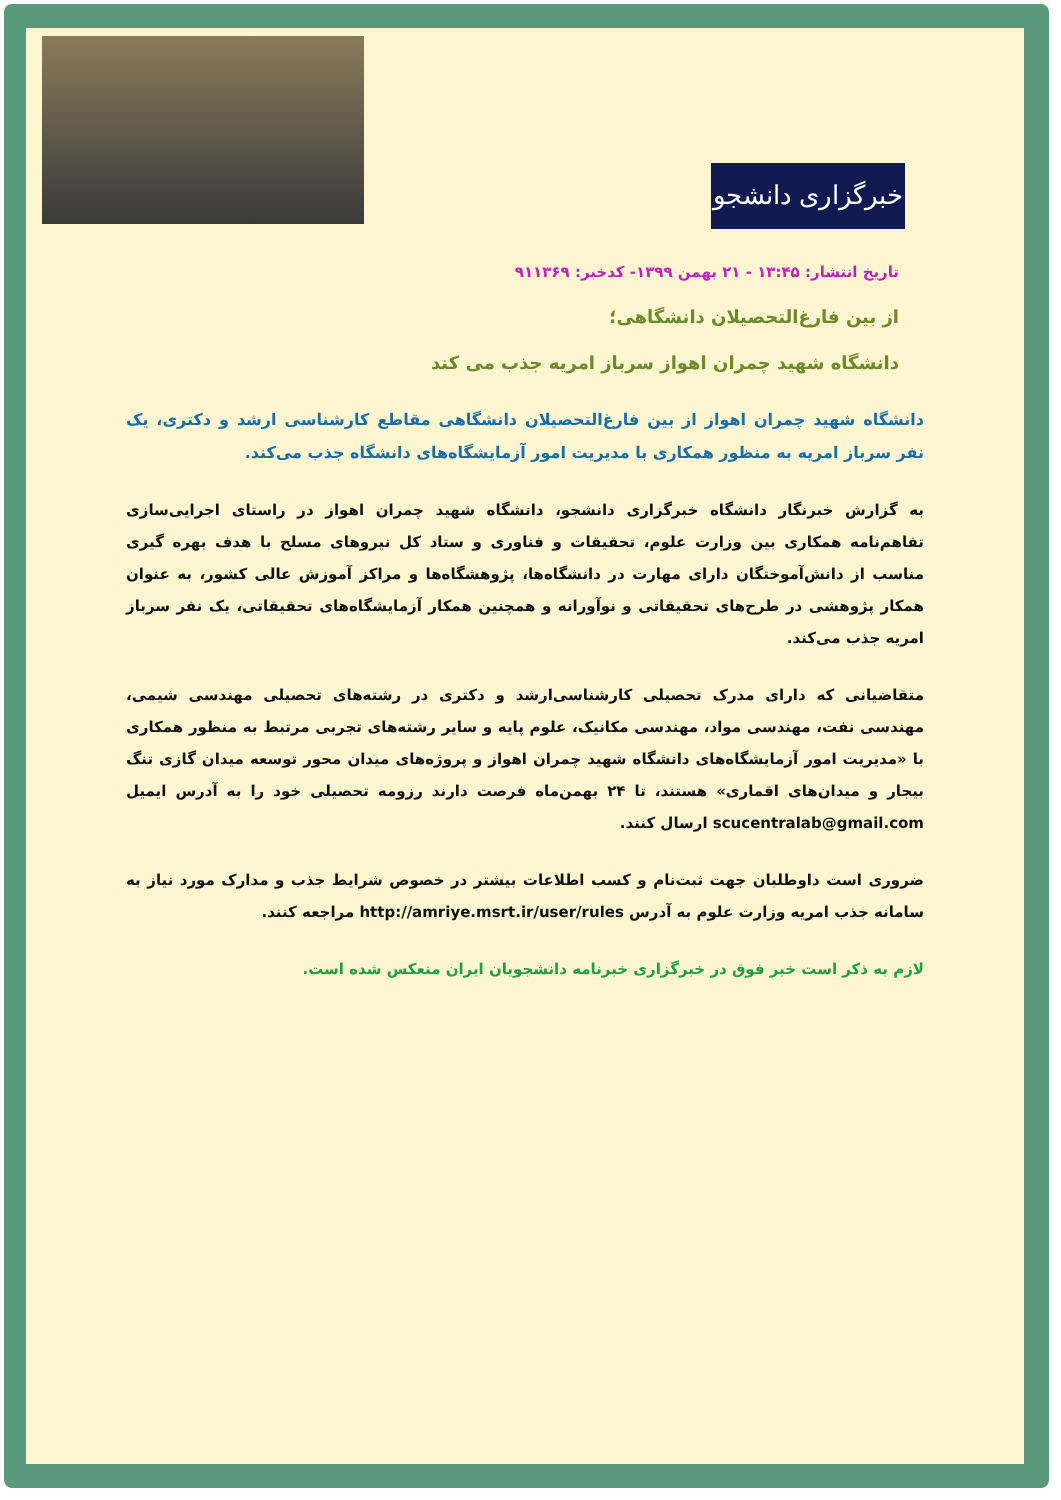خبرگزاری دانشجو
تاریخ انتشار: ۱۳:۴۵ - ۲۱ بهمن ۱۳۹۹- کدخبر: ۹۱۱۳۶۹
از بین فارغ‌التحصیلان دانشگاهی؛
دانشگاه شهید چمران اهواز سرباز امریه جذب می کند
دانشگاه شهید چمران اهواز از بین فارغ‌التحصیلان دانشگاهی مقاطع کارشناسی ارشد و دکتری، یک نفر سرباز امریه به منظور همکاری با مدیریت امور آزمایشگاه‌های دانشگاه جذب می‌کند.
به گزارش خبرنگار دانشگاه خبرگزاری دانشجو، دانشگاه شهید چمران اهواز در راستای اجرایی‌سازی تفاهم‌نامه همکاری بین وزارت علوم، تحقیقات و فناوری و ستاد کل نیروهای مسلح با هدف بهره گیری مناسب از دانش‌آموختگان دارای مهارت در دانشگاه‌ها، پژوهشگاه‌ها و مراکز آموزش عالی کشور، به عنوان همکار پژوهشی در طرح‌های تحقیقاتی و نوآورانه و همچنین همکار آزمایشگاه‌های تحقیقاتی، یک نفر سرباز امریه جذب می‌کند.
متقاضیانی که دارای مدرک تحصیلی کارشناسی‌ارشد و دکتری در رشته‌های تحصیلی مهندسی شیمی، مهندسی نفت، مهندسی مواد، مهندسی مکانیک، علوم پایه و سایر رشته‌های تجربی مرتبط به منظور همکاری با «مدیریت امور آزمایشگاه‌های دانشگاه شهید چمران اهواز و پروژه‌های میدان محور توسعه میدان گازی تنگ بیجار و میدان‌های اقماری» هستند، تا ۲۴ بهمن‌ماه فرصت دارند رزومه تحصیلی خود را به آدرس ایمیل scucentralab@gmail.com ارسال کنند.
ضروری است داوطلبان جهت ثبت‌نام و کسب اطلاعات بیشتر در خصوص شرایط جذب و مدارک مورد نیاز به سامانه جذب امریه وزارت علوم به آدرس http://amriye.msrt.ir/user/rules مراجعه کنند.
لازم به ذکر است خبر فوق در خبرگزاری خبرنامه دانشجویان ایران منعکس شده است.